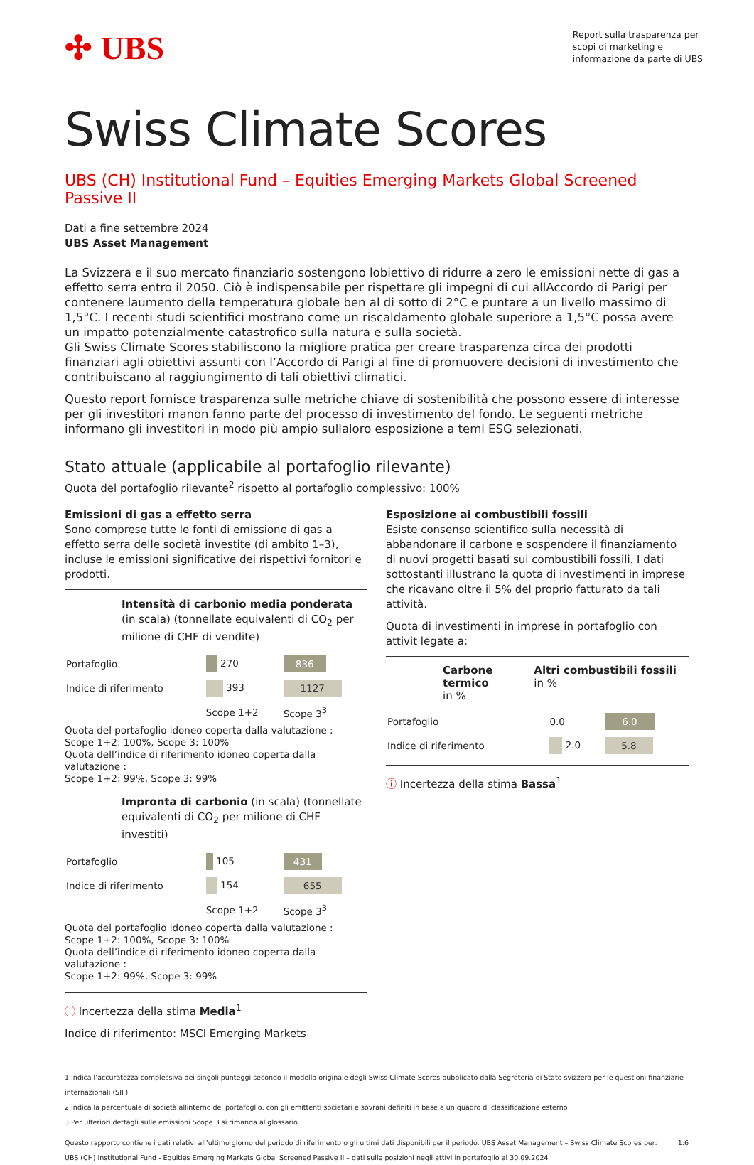✣ UBS
Report sulla trasparenza per
scopi di marketing e
informazione da parte di UBS
Swiss Climate Scores
UBS (CH) Institutional Fund – Equities Emerging Markets Global Screened Passive II
Dati a fine settembre 2024
UBS Asset Management
La Svizzera e il suo mercato finanziario sostengono lobiettivo di ridurre a zero le emissioni nette di gas a effetto serra entro il 2050. Ciò è indispensabile per rispettare gli impegni di cui allAccordo di Parigi per contenere laumento della temperatura globale ben al di sotto di 2°C e puntare a un livello massimo di 1,5°C. I recenti studi scientifici mostrano come un riscaldamento globale superiore a 1,5°C possa avere un impatto potenzialmente catastrofico sulla natura e sulla società.
Gli Swiss Climate Scores stabiliscono la migliore pratica per creare trasparenza circa dei prodotti finanziari agli obiettivi assunti con l’Accordo di Parigi al fine di promuovere decisioni di investimento che contribuiscano al raggiungimento di tali obiettivi climatici.
Questo report fornisce trasparenza sulle metriche chiave di sostenibilità che possono essere di interesse per gli investitori manon fanno parte del processo di investimento del fondo. Le seguenti metriche informano gli investitori in modo più ampio sullaloro esposizione a temi ESG selezionati.
Stato attuale (applicabile al portafoglio rilevante)
Quota del portafoglio rilevante<sup>2</sup> rispetto al portafoglio complessivo: 100%
Emissioni di gas a effetto serra
Sono comprese tutte le fonti di emissione di gas a effetto serra delle società investite (di ambito 1–3), incluse le emissioni significative dei rispettivi fornitori e prodotti.
Intensità di carbonio media ponderata (in scala) (tonnellate equivalenti di CO<sub>2</sub> per milione di CHF di vendite)
| Portafoglio | 270 | 836 |
| Indice di riferimento | 393 | 1127 |
| | Scope 1+2 | Scope 3<sup>3</sup> |
Quota del portafoglio idoneo coperta dalla valutazione :
Scope 1+2: 100%, Scope 3: 100%
Quota dell’indice di riferimento idoneo coperta dalla valutazione :
Scope 1+2: 99%, Scope 3: 99%
Impronta di carbonio (in scala) (tonnellate equivalenti di CO<sub>2</sub> per milione di CHF investiti)
| Portafoglio | 105 | 431 |
| Indice di riferimento | 154 | 655 |
| | Scope 1+2 | Scope 3<sup>3</sup> |
Quota del portafoglio idoneo coperta dalla valutazione :
Scope 1+2: 100%, Scope 3: 100%
Quota dell’indice di riferimento idoneo coperta dalla valutazione :
Scope 1+2: 99%, Scope 3: 99%
ⓘ Incertezza della stima Media<sup>1</sup>
Indice di riferimento: MSCI Emerging Markets
Esposizione ai combustibili fossili
Esiste consenso scientifico sulla necessità di abbandonare il carbone e sospendere il finanziamento di nuovi progetti basati sui combustibili fossili. I dati sottostanti illustrano la quota di investimenti in imprese che ricavano oltre il 5% del proprio fatturato da tali attività.
Quota di investimenti in imprese in portafoglio con attivit legate a:
Carbone termico
in %
Altri combustibili fossili in %
| Portafoglio | 0.0 | 6.0 |
| Indice di riferimento | 2.0 | 5.8 |
ⓘ Incertezza della stima Bassa<sup>1</sup>
1 Indica l’accuratezza complessiva dei singoli punteggi secondo il modello originale degli Swiss Climate Scores pubblicato dalla Segreteria di Stato svizzera per le questioni finanziarie internazionali (SIF)
2 Indica la percentuale di società allinterno del portafoglio, con gli emittenti societari e sovrani definiti in base a un quadro di classificazione esterno
3 Per ulteriori dettagli sulle emissioni Scope 3 si rimanda al glossario
Questo rapporto contiene i dati relativi all’ultimo giorno del periodo di riferimento o gli ultimi dati disponibili per il periodo. UBS Asset Management – Swiss Climate Scores per:
UBS (CH) Institutional Fund - Equities Emerging Markets Global Screened Passive II – dati sulle posizioni negli attivi in portafoglio al 30.09.2024 1:6